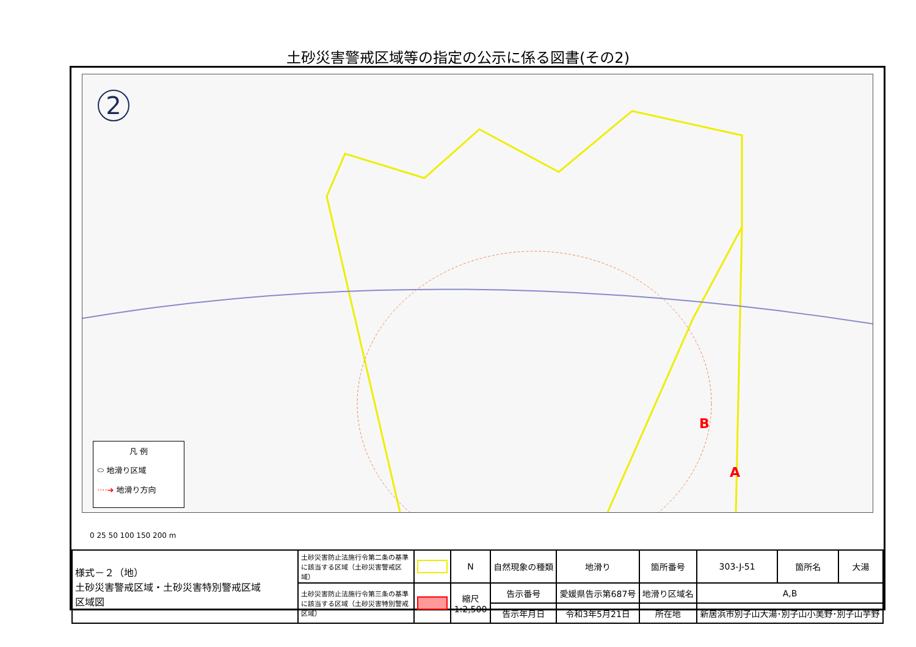土砂災害警戒区域等の指定の公示に係る図書(その2)
2
凡 例
⬭ 地滑り区域
····➜ 地滑り方向
B
A
0 25 50 100 150 200 m
| 様式－２（地） 土砂災害警戒区域・土砂災害特別警戒区域 区域図 | 土砂災害防止法施行令第二条の基準に該当する区域（土砂災害警戒区域） | | N | 自然現象の種類 | 地滑り | 箇所番号 | 303-J-51 | 箇所名 | 大湯 |
| | 土砂災害防止法施行令第三条の基準に該当する区域（土砂災害特別警戒区域） | | 縮尺 1:2,500 | 告示番号 | 愛媛県告示第687号 | 地滑り区域名 | A,B | | |
| | | | | 告示年月日 | 令和3年5月21日 | 所在地 | 新居浜市別子山大湯･別子山小美野･別子山芋野 | | |